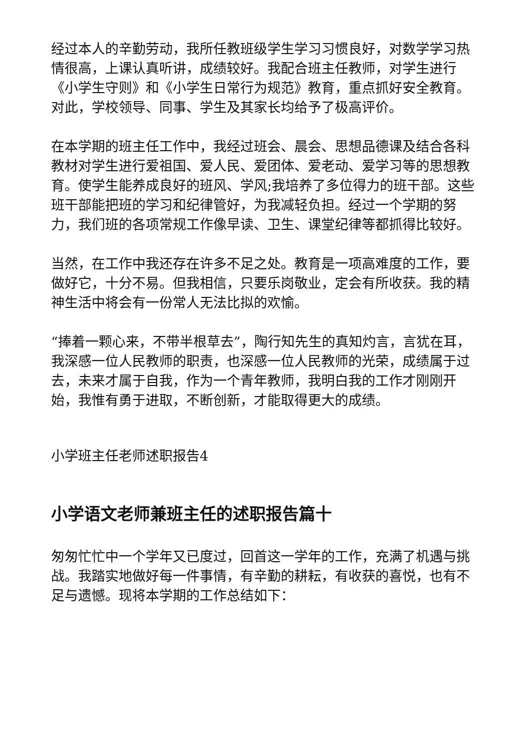经过本人的辛勤劳动，我所任教班级学生学习习惯良好，对数学学习热情很高，上课认真听讲，成绩较好。我配合班主任教师，对学生进行《小学生守则》和《小学生日常行为规范》教育，重点抓好安全教育。对此，学校领导、同事、学生及其家长均给予了极高评价。
在本学期的班主任工作中，我经过班会、晨会、思想品德课及结合各科教材对学生进行爱祖国、爱人民、爱团体、爱老动、爱学习等的思想教育。使学生能养成良好的班风、学风;我培养了多位得力的班干部。这些班干部能把班的学习和纪律管好，为我减轻负担。经过一个学期的努力，我们班的各项常规工作像早读、卫生、课堂纪律等都抓得比较好。
当然，在工作中我还存在许多不足之处。教育是一项高难度的工作，要做好它，十分不易。但我相信，只要乐岗敬业，定会有所收获。我的精神生活中将会有一份常人无法比拟的欢愉。
“捧着一颗心来，不带半根草去”，陶行知先生的真知灼言，言犹在耳，我深感一位人民教师的职责，也深感一位人民教师的光荣，成绩属于过去，未来才属于自我，作为一个青年教师，我明白我的工作才刚刚开始，我惟有勇于进取，不断创新，才能取得更大的成绩。
小学班主任老师述职报告4
小学语文老师兼班主任的述职报告篇十
匆匆忙忙中一个学年又已度过，回首这一学年的工作，充满了机遇与挑战。我踏实地做好每一件事情，有辛勤的耕耘，有收获的喜悦，也有不足与遗憾。现将本学期的工作总结如下：